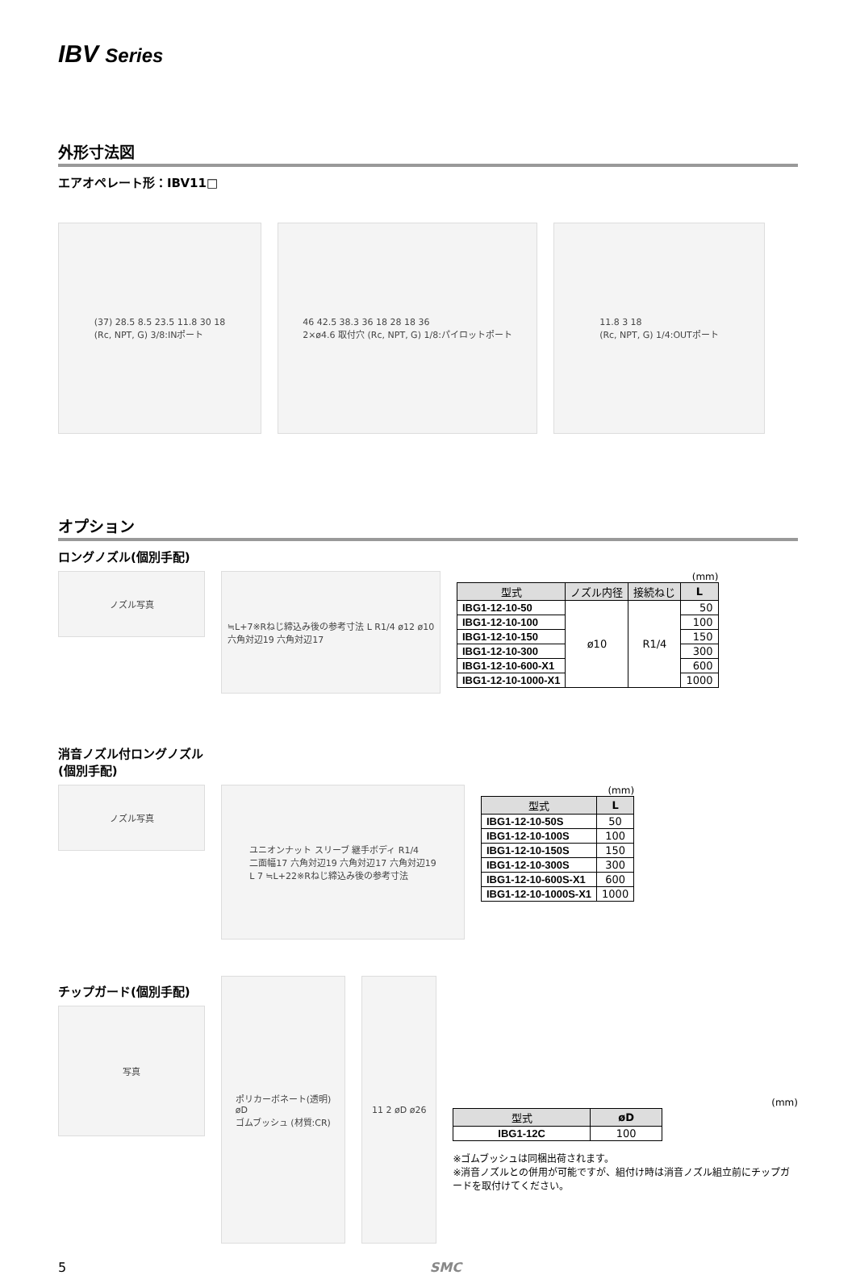IBV Series
外形寸法図
エアオペレート形：IBV11□
(37) 28.5 8.5 23.5 11.8 30 18
(Rc, NPT, G) 3/8:INポート
46 42.5 38.3 36 18 28 18 36
2×ø4.6 取付穴 (Rc, NPT, G) 1/8:パイロットポート
11.8 3 18
(Rc, NPT, G) 1/4:OUTポート
オプション
ロングノズル(個別手配)
ノズル写真
≒L+7※Rねじ締込み後の参考寸法 L R1/4 ø12 ø10
六角対辺19 六角対辺17
(mm)
| 型式 | ノズル内径 | 接続ねじ | L |
| --- | --- | --- | --- |
| IBG1-12-10-50 | ø10 | R1/4 | 50 |
| IBG1-12-10-100 | | | 100 |
| IBG1-12-10-150 | | | 150 |
| IBG1-12-10-300 | | | 300 |
| IBG1-12-10-600-X1 | | | 600 |
| IBG1-12-10-1000-X1 | | | 1000 |
消音ノズル付ロングノズル
(個別手配)
ノズル写真
ユニオンナット スリーブ 継手ボディ R1/4
二面幅17 六角対辺19 六角対辺17 六角対辺19
L 7 ≒L+22※Rねじ締込み後の参考寸法
(mm)
| 型式 | L |
| --- | --- |
| IBG1-12-10-50S | 50 |
| IBG1-12-10-100S | 100 |
| IBG1-12-10-150S | 150 |
| IBG1-12-10-300S | 300 |
| IBG1-12-10-600S-X1 | 600 |
| IBG1-12-10-1000S-X1 | 1000 |
チップガード(個別手配)
写真
ポリカーボネート(透明)
øD
ゴムブッシュ (材質:CR)
11 2 øD ø26
(mm)
| 型式 | øD |
| --- | --- |
| IBG1-12C | 100 |
※ゴムブッシュは同梱出荷されます。
※消音ノズルとの併用が可能ですが、組付け時は消音ノズル組立前にチップガードを取付けてください。
5 SMC